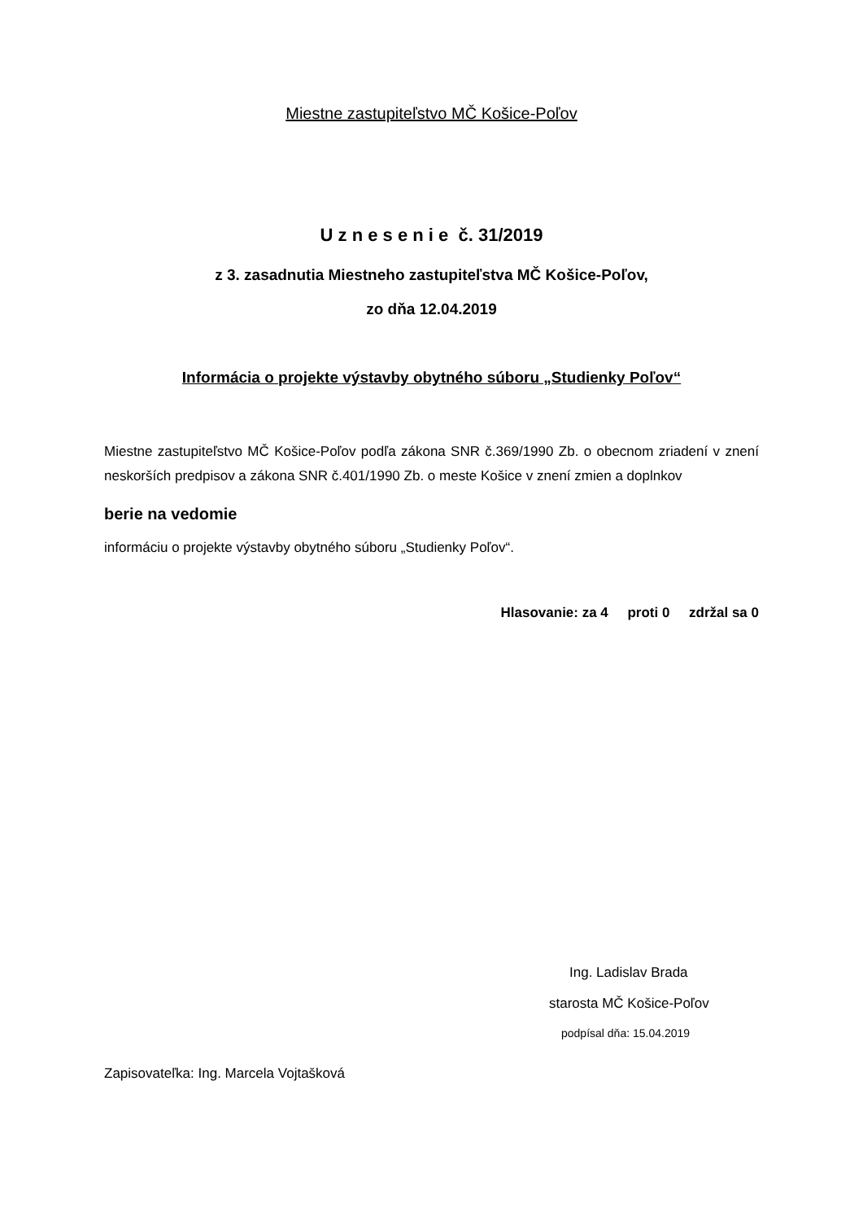Miestne zastupiteľstvo MČ Košice-Poľov
U z n e s e n i e č. 31/2019
z 3. zasadnutia Miestneho zastupiteľstva MČ Košice-Poľov,
zo dňa 12.04.2019
Informácia o projekte výstavby obytného súboru „Studienky Poľov“
Miestne zastupiteľstvo MČ Košice-Poľov podľa zákona SNR č.369/1990 Zb. o obecnom zriadení v znení neskorších predpisov a zákona SNR č.401/1990 Zb. o meste Košice v znení zmien a doplnkov
berie na vedomie
informáciu o projekte výstavby obytného súboru „Studienky Poľov“.
Hlasovanie: za 4 proti 0 zdržal sa 0
Ing. Ladislav Brada
starosta MČ Košice-Poľov
podpísal dňa: 15.04.2019
Zapisovateľka: Ing. Marcela Vojtašková